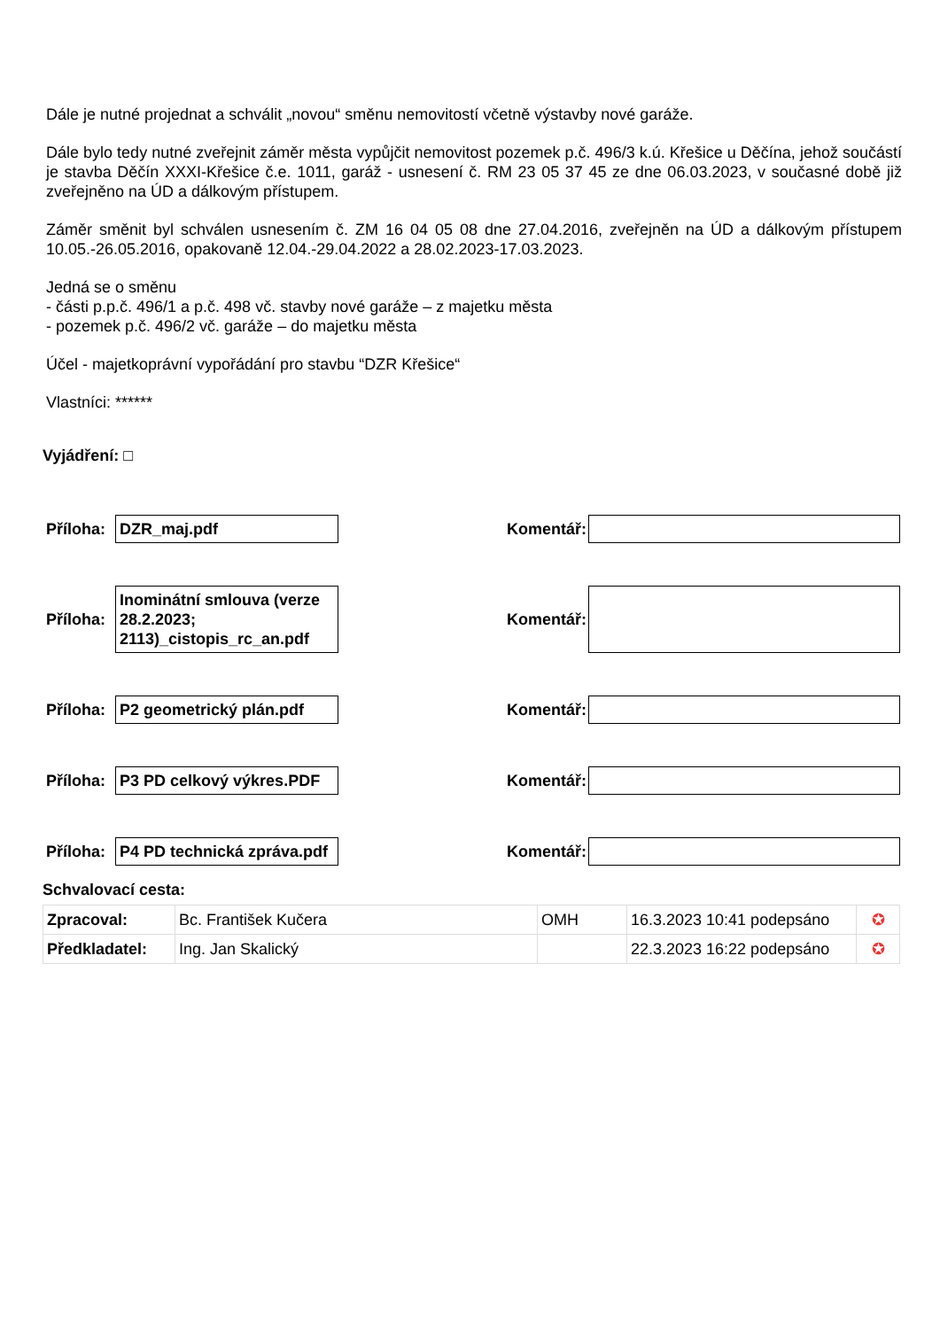Dále je nutné projednat a schválit „novou“ směnu nemovitostí včetně výstavby nové garáže.
Dále bylo tedy nutné zveřejnit záměr města vypůjčit nemovitost pozemek p.č. 496/3 k.ú. Křešice u Děčína, jehož součástí je stavba Děčín XXXI-Křešice č.e. 1011, garáž - usnesení č. RM 23 05 37 45 ze dne 06.03.2023, v současné době již zveřejněno na ÚD a dálkovým přístupem.
Záměr směnit byl schválen usnesením č. ZM 16 04 05 08 dne 27.04.2016, zveřejněn na ÚD a dálkovým přístupem 10.05.-26.05.2016, opakovaně 12.04.-29.04.2022 a 28.02.2023-17.03.2023.
Jedná se o směnu
- části p.p.č. 496/1 a p.č. 498 vč. stavby nové garáže – z majetku města
- pozemek p.č. 496/2 vč. garáže – do majetku města
Účel - majetkoprávní vypořádání pro stavbu “DZR Křešice“
Vlastníci: ******
Vyjádření: □
Příloha:
DZR_maj.pdf
Komentář:
Příloha:
Inominátní smlouva (verze 28.2.2023; 2113)_cistopis_rc_an.pdf
Komentář:
Příloha:
P2 geometrický plán.pdf
Komentář:
Příloha:
P3 PD celkový výkres.PDF
Komentář:
Příloha:
P4 PD technická zpráva.pdf
Komentář:
Schvalovací cesta:
| Zpracoval: | Bc. František Kučera | OMH | 16.3.2023 10:41 podepsáno | ✪ |
| Předkladatel: | Ing. Jan Skalický | | 22.3.2023 16:22 podepsáno | ✪ |